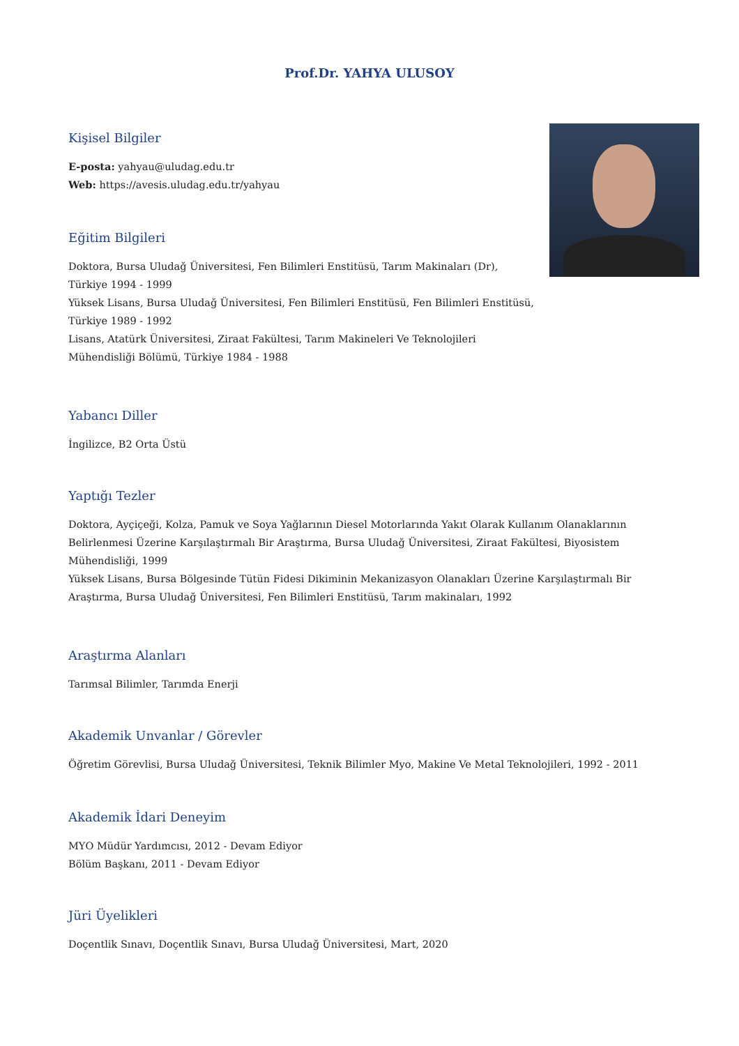Prof.Dr. YAHYA ULUSOY
Kişisel Bilgiler
E-posta: yahyau@uludag.edu.tr
Web: https://avesis.uludag.edu.tr/yahyau
Eğitim Bilgileri
Doktora, Bursa Uludağ Üniversitesi, Fen Bilimleri Enstitüsü, Tarım Makinaları (Dr), Türkiye 1994 - 1999
Yüksek Lisans, Bursa Uludağ Üniversitesi, Fen Bilimleri Enstitüsü, Fen Bilimleri Enstitüsü, Türkiye 1989 - 1992
Lisans, Atatürk Üniversitesi, Ziraat Fakültesi, Tarım Makineleri Ve Teknolojileri Mühendisliği Bölümü, Türkiye 1984 - 1988
Yabancı Diller
İngilizce, B2 Orta Üstü
Yaptığı Tezler
Doktora, Ayçiçeği, Kolza, Pamuk ve Soya Yağlarının Diesel Motorlarında Yakıt Olarak Kullanım Olanaklarının Belirlenmesi Üzerine Karşılaştırmalı Bir Araştırma, Bursa Uludağ Üniversitesi, Ziraat Fakültesi, Biyosistem Mühendisliği, 1999
Yüksek Lisans, Bursa Bölgesinde Tütün Fidesi Dikiminin Mekanizasyon Olanakları Üzerine Karşılaştırmalı Bir Araştırma, Bursa Uludağ Üniversitesi, Fen Bilimleri Enstitüsü, Tarım makinaları, 1992
Araştırma Alanları
Tarımsal Bilimler, Tarımda Enerji
Akademik Unvanlar / Görevler
Öğretim Görevlisi, Bursa Uludağ Üniversitesi, Teknik Bilimler Myo, Makine Ve Metal Teknolojileri, 1992 - 2011
Akademik İdari Deneyim
MYO Müdür Yardımcısı, 2012 - Devam Ediyor
Bölüm Başkanı, 2011 - Devam Ediyor
Jüri Üyelikleri
Doçentlik Sınavı, Doçentlik Sınavı, Bursa Uludağ Üniversitesi, Mart, 2020